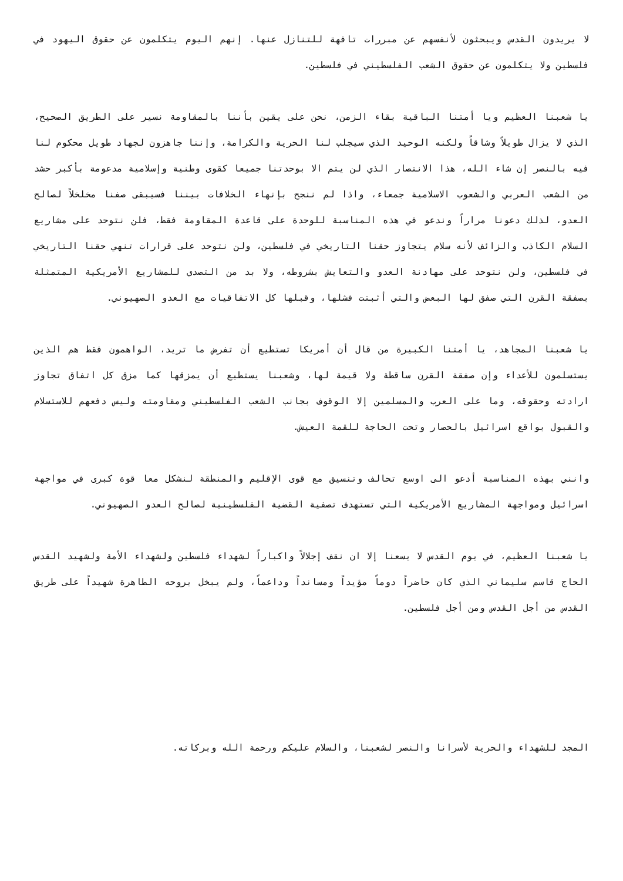لا يريدون القدس ويبحثون لأنفسهم عن مبررات تافهة للتنازل عنها. إنهم اليوم يتكلمون عن حقوق اليهود في فلسطين ولا يتكلمون عن حقوق الشعب الفلسطيني في فلسطين.
يا شعبنا العظيم ويا أمتنا الباقية بقاء الزمن، نحن على يقين بأننا بالمقاومة نسير على الطريق الصحيح، الذي لا يزال طويلاً وشاقاً ولكنه الوحيد الذي سيجلب لنا الحرية والكرامة، وإننا جاهزون لجهاد طويل محكوم لنا فيه بالنصر إن شاء الله، هذا الانتصار الذي لن يتم الا بوحدتنا جميعا كقوى وطنية وإسلامية مدعومة بأكبر حشد من الشعب العربي والشعوب الاسلامية جمعاء، واذا لم ننجح بإنهاء الخلافات بيننا فسيبقى صفنا مخلخلاً لصالح العدو، لذلك دعونا مراراً وندعو في هذه المناسبة للوحدة على قاعدة المقاومة فقط، فلن نتوحد على مشاريع السلام الكاذب والزائف لأنه سلام يتجاوز حقنا التاريخي في فلسطين، ولن نتوحد على قرارات تنهي حقنا التاريخي في فلسطين، ولن نتوحد على مهادنة العدو والتعايش بشروطه، ولا بد من التصدي للمشاريع الأمريكية المتمثلة بصفقة القرن التي صفق لها البعض والتي أثبتت فشلها، وقبلها كل الاتفاقيات مع العدو الصهيوني.
يا شعبنا المجاهد، يا أمتنا الكبيرة من قال أن أمريكا تستطيع أن تفرض ما تريد، الواهمون فقط هم الذين يستسلمون للأعداء وإن صفقة القرن ساقطة ولا قيمة لها، وشعبنا يستطيع أن يمزقها كما مزق كل اتفاق تجاوز ارادته وحقوقه، وما على العرب والمسلمين إلا الوقوف بجانب الشعب الفلسطيني ومقاومته وليس دفعهم للاستسلام والقبول بواقع اسرائيل بالحصار وتحت الحاجة للقمة العيش.
وانني بهذه المناسبة أدعو الى اوسع تحالف وتنسيق مع قوى الإقليم والمنطقة لنشكل معا قوة كبرى في مواجهة اسرائيل ومواجهة المشاريع الأمريكية التي تستهدف تصفية القضية الفلسطينية لصالح العدو الصهيوني.
يا شعبنا العظيم، في يوم القدس لا يسعنا إلا ان نقف إجلالاً واكباراً لشهداء فلسطين ولشهداء الأمة ولشهيد القدس الحاج قاسم سليماني الذي كان حاضراً دوماً مؤيداً ومسانداً وداعماً، ولم يبخل بروحه الطاهرة شهيداً على طريق القدس من أجل القدس ومن أجل فلسطين.
المجد للشهداء والحرية لأسرانا والنصر لشعبنا، والسلام عليكم ورحمة الله وبركاته.